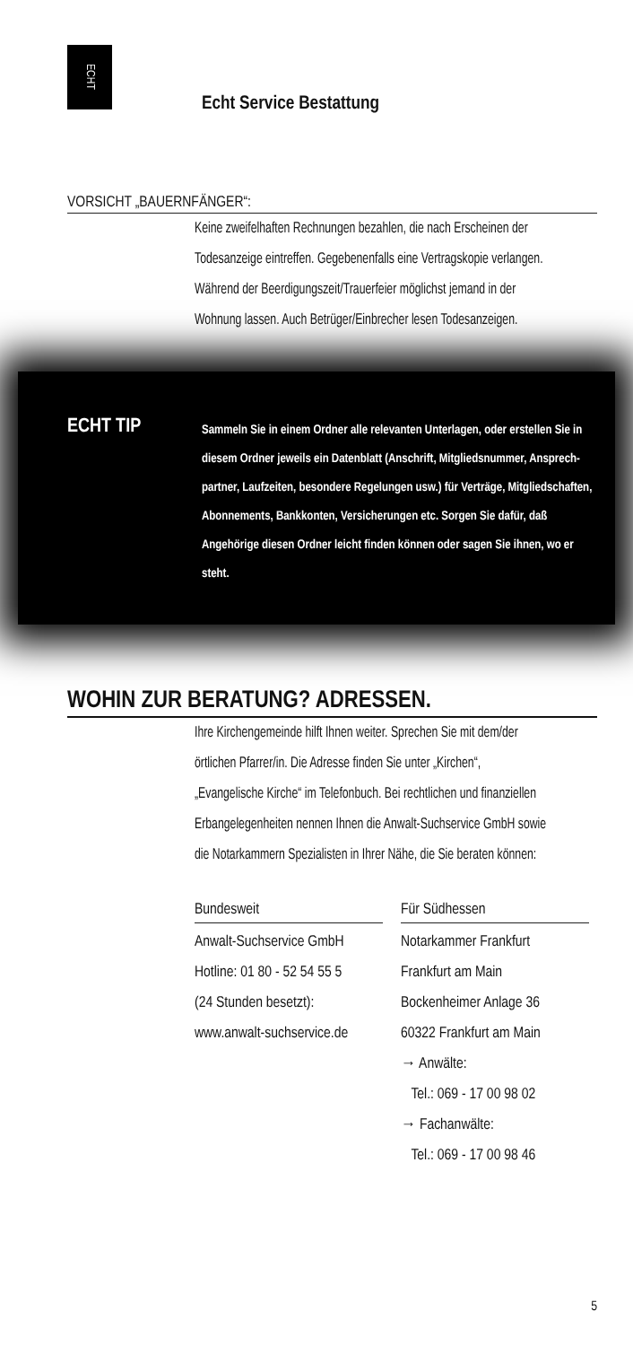ECHT
Echt Service Bestattung
VORSICHT „BAUERNFÄNGER“:
Keine zweifelhaften Rechnungen bezahlen, die nach Erscheinen der Todesanzeige eintreffen. Gegebenenfalls eine Vertragskopie verlangen. Während der Beerdigungs­zeit/Trauerfeier möglichst jemand in der Wohnung lassen. Auch Betrüger/Einbrecher lesen Todesanzeigen.
ECHT TIP
Sammeln Sie in einem Ordner alle relevanten Unter­lagen, oder erstellen Sie in diesem Ordner jeweils ein Datenblatt (Anschrift, Mitgliedsnummer, Ansprech­partner, Laufzeiten, besondere Regelungen usw.) für Verträge, Mitgliedschaften, Abonnements, Bank­konten, Versicherungen etc. Sorgen Sie dafür, daß Angehörige diesen Ordner leicht finden können oder sagen Sie ihnen, wo er steht.
WOHIN ZUR BERATUNG? ADRESSEN.
Ihre Kirchengemeinde hilft Ihnen weiter. Sprechen Sie mit dem/der örtlichen Pfarrer/in. Die Adresse finden Sie unter „Kirchen“, „Evangelische Kirche“ im Telefonbuch. Bei recht­lichen und finanziellen Erbangelegenheiten nennen Ihnen die Anwalt-Suchservice GmbH sowie die Notarkammern Spezialisten in Ihrer Nähe, die Sie beraten können:
Bundesweit
Anwalt-Suchservice GmbH
Hotline: 01 80 - 52 54 55 5
(24 Stunden besetzt):
www.anwalt-suchservice.de
Für Südhessen
Notarkammer Frankfurt
Frankfurt am Main
Bockenheimer Anlage 36
60322 Frankfurt am Main
→ Anwälte:
Tel.: 069 - 17 00 98 02
→ Fachanwälte:
Tel.: 069 - 17 00 98 46
5